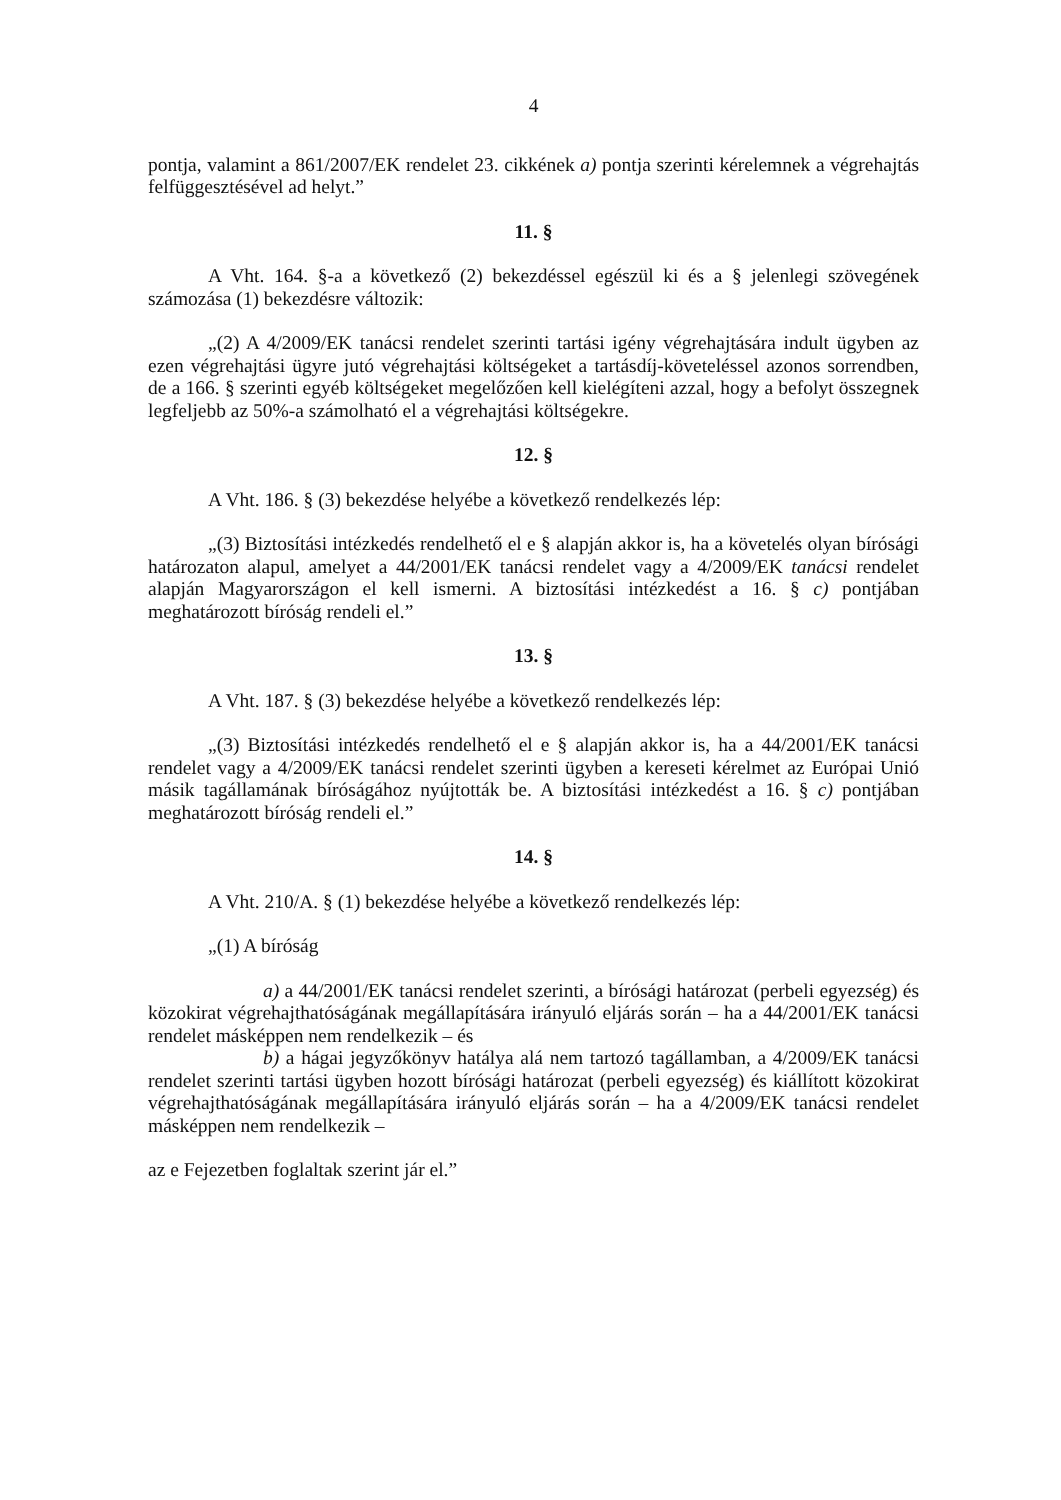4
pontja, valamint a 861/2007/EK rendelet 23. cikkének a) pontja szerinti kérelemnek a végrehajtás felfüggesztésével ad helyt.”
11. §
A Vht. 164. §-a a következő (2) bekezdéssel egészül ki és a § jelenlegi szövegének számozása (1) bekezdésre változik:
„(2) A 4/2009/EK tanácsi rendelet szerinti tartási igény végrehajtására indult ügyben az ezen végrehajtási ügyre jutó végrehajtási költségeket a tartásdíj-követeléssel azonos sorrendben, de a 166. § szerinti egyéb költségeket megelőzően kell kielégíteni azzal, hogy a befolyt összegnek legfeljebb az 50%-a számolható el a végrehajtási költségekre.
12. §
A Vht. 186. § (3) bekezdése helyébe a következő rendelkezés lép:
„(3) Biztosítási intézkedés rendelhető el e § alapján akkor is, ha a követelés olyan bírósági határozaton alapul, amelyet a 44/2001/EK tanácsi rendelet vagy a 4/2009/EK tanácsi rendelet alapján Magyarországon el kell ismerni. A biztosítási intézkedést a 16. § c) pontjában meghatározott bíróság rendeli el.”
13. §
A Vht. 187. § (3) bekezdése helyébe a következő rendelkezés lép:
„(3) Biztosítási intézkedés rendelhető el e § alapján akkor is, ha a 44/2001/EK tanácsi rendelet vagy a 4/2009/EK tanácsi rendelet szerinti ügyben a kereseti kérelmet az Európai Unió másik tagállamának bíróságához nyújtották be. A biztosítási intézkedést a 16. § c) pontjában meghatározott bíróság rendeli el.”
14. §
A Vht. 210/A. § (1) bekezdése helyébe a következő rendelkezés lép:
„(1) A bíróság
a) a 44/2001/EK tanácsi rendelet szerinti, a bírósági határozat (perbeli egyezség) és közokirat végrehajthatóságának megállapítására irányuló eljárás során – ha a 44/2001/EK tanácsi rendelet másképpen nem rendelkezik – és
b) a hágai jegyzőkönyv hatálya alá nem tartozó tagállamban, a 4/2009/EK tanácsi rendelet szerinti tartási ügyben hozott bírósági határozat (perbeli egyezség) és kiállított közokirat végrehajthatóságának megállapítására irányuló eljárás során – ha a 4/2009/EK tanácsi rendelet másképpen nem rendelkezik –
az e Fejezetben foglaltak szerint jár el.”